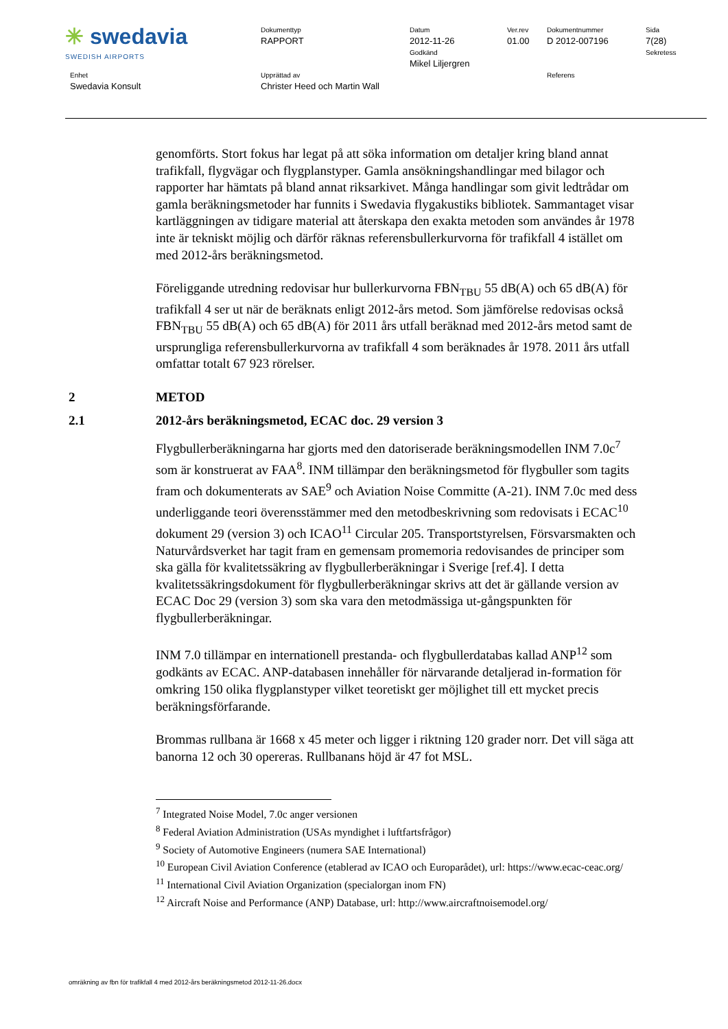| ✳ swedavia SWEDISH AIRPORTS | Dokumenttyp RAPPORT | Datum 2012-11-26 | Ver.rev 01.00 | Dokumentnummer D 2012-007196 | Sida 7(28) |
| | | Godkänd Mikel Liljergren | | | Sekretess |
| Enhet Swedavia Konsult | Upprättad av Christer Heed och Martin Wall | | | Referens | |
genomförts. Stort fokus har legat på att söka information om detaljer kring bland annat trafikfall, flygvägar och flygplanstyper. Gamla ansökningshandlingar med bilagor och rapporter har hämtats på bland annat riksarkivet. Många handlingar som givit ledtrådar om gamla beräkningsmetoder har funnits i Swedavia flygakustiks bibliotek. Sammantaget visar kartläggningen av tidigare material att återskapa den exakta metoden som användes år 1978 inte är tekniskt möjlig och därför räknas referensbullerkurvorna för trafikfall 4 istället om med 2012-års beräkningsmetod.
Föreliggande utredning redovisar hur bullerkurvorna FBN<sub>TBU</sub> 55 dB(A) och 65 dB(A) för trafikfall 4 ser ut när de beräknats enligt 2012-års metod. Som jämförelse redovisas också FBN<sub>TBU</sub> 55 dB(A) och 65 dB(A) för 2011 års utfall beräknad med 2012-års metod samt de ursprungliga referensbullerkurvorna av trafikfall 4 som beräknades år 1978. 2011 års utfall omfattar totalt 67 923 rörelser.
2 METOD
2.1 2012-års beräkningsmetod, ECAC doc. 29 version 3
Flygbullerberäkningarna har gjorts med den datoriserade beräkningsmodellen INM 7.0c<sup>7</sup> som är konstruerat av FAA<sup>8</sup>. INM tillämpar den beräkningsmetod för flygbuller som tagits fram och dokumenterats av SAE<sup>9</sup> och Aviation Noise Committe (A-21). INM 7.0c med dess underliggande teori överensstämmer med den metodbeskrivning som redovisats i ECAC<sup>10</sup> dokument 29 (version 3) och ICAO<sup>11</sup> Circular 205. Transportstyrelsen, Försvarsmakten och Naturvårdsverket har tagit fram en gemensam promemoria redovisandes de principer som ska gälla för kvalitetssäkring av flygbullerberäkningar i Sverige [ref.4]. I detta kvalitetssäkringsdokument för flygbullerberäkningar skrivs att det är gällande version av ECAC Doc 29 (version 3) som ska vara den metodmässiga ut-gångspunkten för flygbullerberäkningar.
INM 7.0 tillämpar en internationell prestanda- och flygbullerdatabas kallad ANP<sup>12</sup> som godkänts av ECAC. ANP-databasen innehåller för närvarande detaljerad in-formation för omkring 150 olika flygplanstyper vilket teoretiskt ger möjlighet till ett mycket precis beräkningsförfarande.
Brommas rullbana är 1668 x 45 meter och ligger i riktning 120 grader norr. Det vill säga att banorna 12 och 30 opereras. Rullbanans höjd är 47 fot MSL.
<sup>7</sup> Integrated Noise Model, 7.0c anger versionen
<sup>8</sup> Federal Aviation Administration (USAs myndighet i luftfartsfrågor)
<sup>9</sup> Society of Automotive Engineers (numera SAE International)
<sup>10</sup> European Civil Aviation Conference (etablerad av ICAO och Europarådet), url: https://www.ecac-ceac.org/
<sup>11</sup> International Civil Aviation Organization (specialorgan inom FN)
<sup>12</sup> Aircraft Noise and Performance (ANP) Database, url: http://www.aircraftnoisemodel.org/
omräkning av fbn för trafikfall 4 med 2012-års beräkningsmetod 2012-11-26.docx